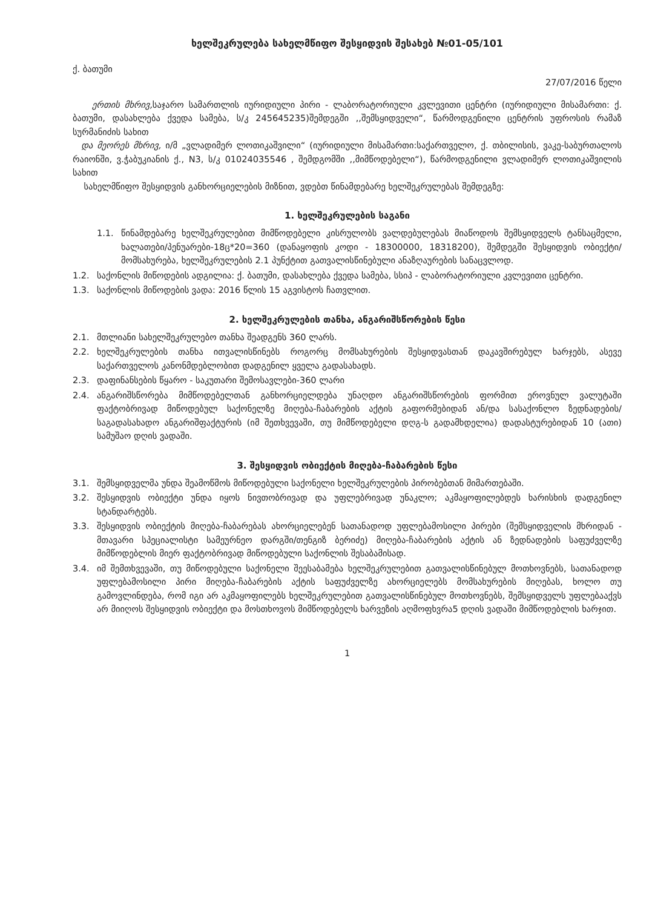ხელშეკრულება სახელმწიფო შესყიდვის შესახებ №01-05/101
ქ. ბათუმი
27/07/2016 წელი
ერთის მხრივ, საჯარო სამართლის იურიდიული პირი - ლაბორატორიული კვლევითი ცენტრი (იურიდიული მისამართი: ქ. ბათუმი, დასახლება ქვედა სამება, ს/კ 245645235)შემდეგში ,,შემსყიდველი“, წარმოდგენილი ცენტრის უფროსის რამაზ სურმანიძის სახით
და მეორეს მხრივ, ი/მ „ვლადიმერ ლოთიკაშვილი“ (იურიდიული მისამართი:საქართველო, ქ. თბილისის, ვაკე-საბურთალოს რაიონში, ვ.ჭაბუკიანის ქ., N3, ს/კ 01024035546 , შემდგომში ,,მიმწოდებელი“), წარმოდგენილი ვლადიმერ ლოთიკაშვილის სახით
სახელმწიფო შესყიდვის განხორციელების მიზნით, ვდებთ წინამდებარე ხელშეკრულებას შემდეგზე:
1. ხელშეკრულების საგანი
1.1. წინამდებარე ხელშეკრულებით მიმწოდებელი კისრულობს ვალდებულებას მიაწოდოს შემსყიდველს ტანსაცმელი, ხალათები/პენუარები-18ც*20=360 (დანაყოფის კოდი - 18300000, 18318200), შემდეგში შესყიდვის ობიექტი/მომსახურება, ხელშეკრულების 2.1 პუნქტით გათვალისწინებული ანაზღაურების სანაცვლოდ.
1.2. საქონლის მიწოდების ადგილია: ქ. ბათუმი, დასახლება ქვედა სამება, სსიპ - ლაბორატორიული კვლევითი ცენტრი.
1.3. საქონლის მიწოდების ვადა: 2016 წლის 15 აგვისტოს ჩათვლით.
2. ხელშეკრულების თანხა, ანგარიშსწორების წესი
2.1. მთლიანი სახელშეკრულებო თანხა შეადგენს 360 ლარს.
2.2. ხელშეკრულების თანხა ითვალისწინებს როგორც მომსახურების შესყიდვასთან დაკავშირებულ ხარჯებს, ასევე საქართველოს კანონმდებლობით დადგენილ ყველა გადასახადს.
2.3. დაფინანსების წყარო - საკუთარი შემოსავლები-360 ლარი
2.4. ანგარიშსწორება მიმწოდებელთან განხორციელდება უნაღდო ანგარიშსწორების ფორმით ეროვნულ ვალუტაში ფაქტობრივად მიწოდებულ საქონელზე მიღება-ჩაბარების აქტის გაფორმებიდან ან/და სასაქონლო ზედნადების/საგადასახადო ანგარიშფაქტურის (იმ შეთხვევაში, თუ მიმწოდებელი დღგ-ს გადამხდელია) დადასტურებიდან 10 (ათი) სამუშაო დღის ვადაში.
3. შესყიდვის ობიექტის მიღება-ჩაბარების წესი
3.1. შემსყიდველმა უნდა შეამოწმოს მიწოდებული საქონელი ხელშეკრულების პირობებთან მიმართებაში.
3.2. შესყიდვის ობიექტი უნდა იყოს ნივთობრივად და უფლებრივად უნაკლო; აკმაყოფილებდეს ხარისხის დადგენილ სტანდარტებს.
3.3. შესყიდვის ობიექტის მიღება-ჩაბარებას ახორციელებენ სათანადოდ უფლებამოსილი პირები (შემსყიდველის მხრიდან - მთავარი სპეციალისტი სამეურნეო დარგში/თენგიზ ბერიძე) მიღება-ჩაბარების აქტის ან ზედნადების საფუძველზე მიმწოდებლის მიერ ფაქტობრივად მიწოდებული საქონლის შესაბამისად.
3.4. იმ შემთხვევაში, თუ მიწოდებული საქონელი შეესაბამება ხელშეკრულებით გათვალისწინებულ მოთხოვნებს, სათანადოდ უფლებამოსილი პირი მიღება-ჩაბარების აქტის საფუძველზე ახორციელებს მომსახურების მიღებას, ხოლო თუ გამოვლინდება, რომ იგი არ აკმაყოფილებს ხელშეკრულებით გათვალისწინებულ მოთხოვნებს, შემსყიდველს უფლებააქვს არ მიიღოს შესყიდვის ობიექტი და მოსთხოვოს მიმწოდებელს ხარვეზის აღმოფხვრა5 დღის ვადაში მიმწოდებლის ხარჯით.
1